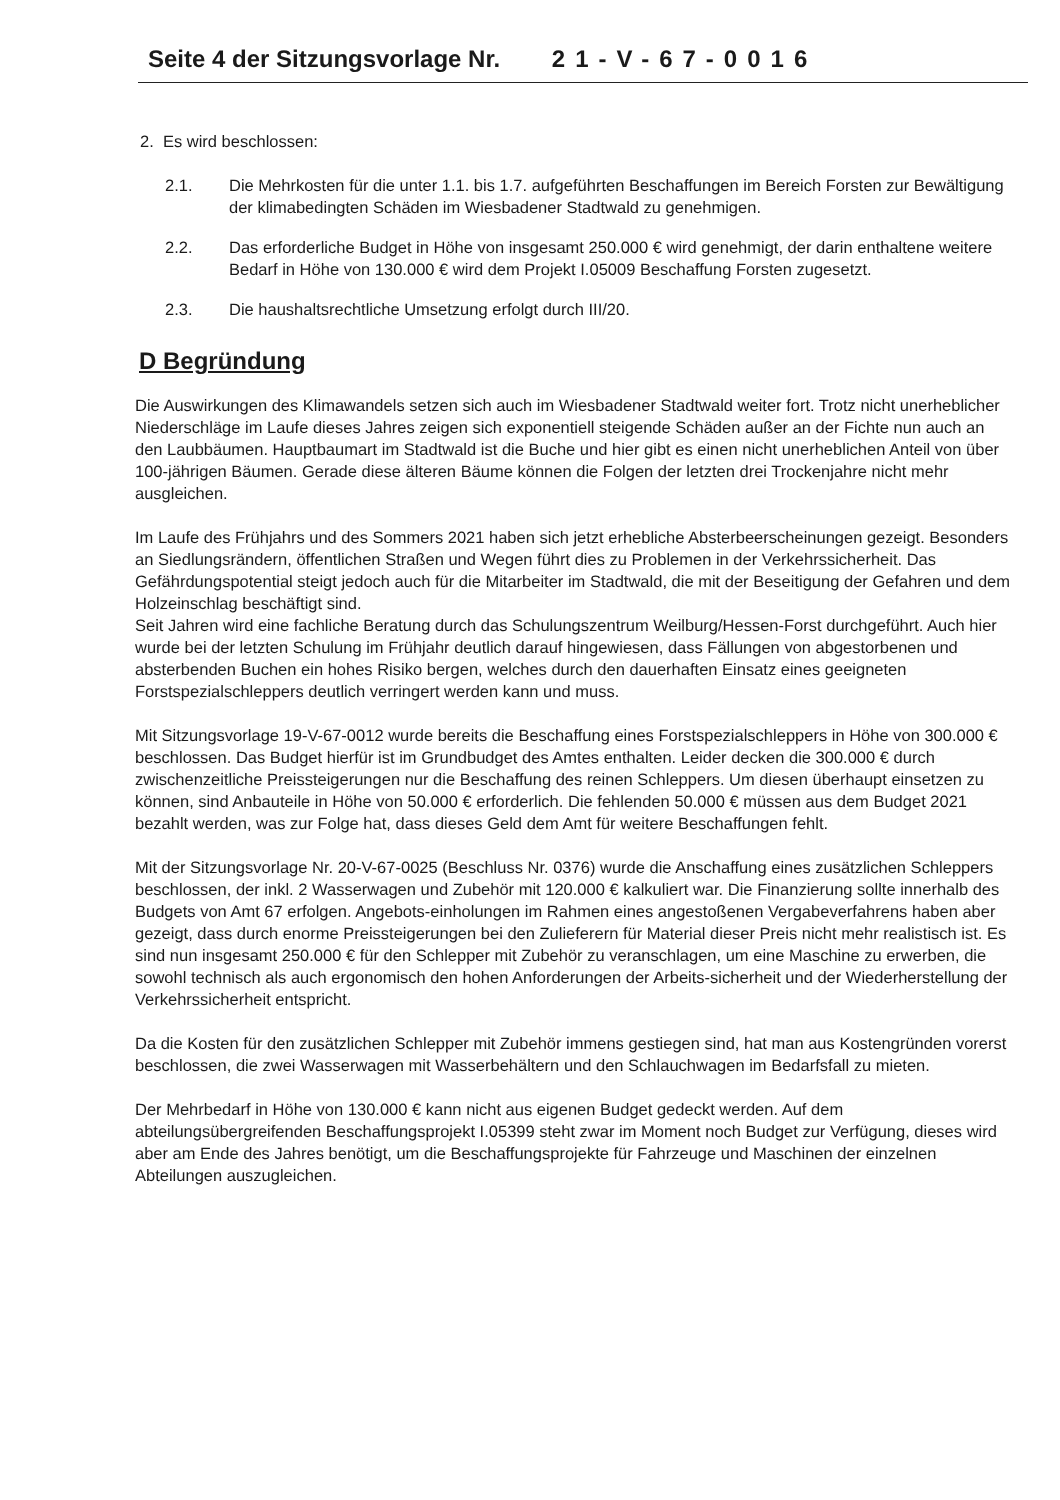Seite 4 der Sitzungsvorlage Nr. 21-V-67-0016
2. Es wird beschlossen:
2.1. Die Mehrkosten für die unter 1.1. bis 1.7. aufgeführten Beschaffungen im Bereich Forsten zur Bewältigung der klimabedingten Schäden im Wiesbadener Stadtwald zu genehmigen.
2.2. Das erforderliche Budget in Höhe von insgesamt 250.000 € wird genehmigt, der darin enthaltene weitere Bedarf in Höhe von 130.000 € wird dem Projekt I.05009 Beschaffung Forsten zugesetzt.
2.3. Die haushaltsrechtliche Umsetzung erfolgt durch III/20.
D Begründung
Die Auswirkungen des Klimawandels setzen sich auch im Wiesbadener Stadtwald weiter fort. Trotz nicht unerheblicher Niederschläge im Laufe dieses Jahres zeigen sich exponentiell steigende Schäden außer an der Fichte nun auch an den Laubbäumen. Hauptbaumart im Stadtwald ist die Buche und hier gibt es einen nicht unerheblichen Anteil von über 100-jährigen Bäumen. Gerade diese älteren Bäume können die Folgen der letzten drei Trockenjahre nicht mehr ausgleichen.
Im Laufe des Frühjahrs und des Sommers 2021 haben sich jetzt erhebliche Absterbeerscheinungen gezeigt. Besonders an Siedlungsrändern, öffentlichen Straßen und Wegen führt dies zu Problemen in der Verkehrssicherheit. Das Gefährdungspotential steigt jedoch auch für die Mitarbeiter im Stadtwald, die mit der Beseitigung der Gefahren und dem Holzeinschlag beschäftigt sind.
Seit Jahren wird eine fachliche Beratung durch das Schulungszentrum Weilburg/Hessen-Forst durchgeführt. Auch hier wurde bei der letzten Schulung im Frühjahr deutlich darauf hingewiesen, dass Fällungen von abgestorbenen und absterbenden Buchen ein hohes Risiko bergen, welches durch den dauerhaften Einsatz eines geeigneten Forstspezialschleppers deutlich verringert werden kann und muss.
Mit Sitzungsvorlage 19-V-67-0012 wurde bereits die Beschaffung eines Forstspezialschleppers in Höhe von 300.000 € beschlossen. Das Budget hierfür ist im Grundbudget des Amtes enthalten. Leider decken die 300.000 € durch zwischenzeitliche Preissteigerungen nur die Beschaffung des reinen Schleppers. Um diesen überhaupt einsetzen zu können, sind Anbauteile in Höhe von 50.000 € erforderlich. Die fehlenden 50.000 € müssen aus dem Budget 2021 bezahlt werden, was zur Folge hat, dass dieses Geld dem Amt für weitere Beschaffungen fehlt.
Mit der Sitzungsvorlage Nr. 20-V-67-0025 (Beschluss Nr. 0376) wurde die Anschaffung eines zusätzlichen Schleppers beschlossen, der inkl. 2 Wasserwagen und Zubehör mit 120.000 € kalkuliert war. Die Finanzierung sollte innerhalb des Budgets von Amt 67 erfolgen. Angebots-einholungen im Rahmen eines angestoßenen Vergabeverfahrens haben aber gezeigt, dass durch enorme Preissteigerungen bei den Zulieferern für Material dieser Preis nicht mehr realistisch ist. Es sind nun insgesamt 250.000 € für den Schlepper mit Zubehör zu veranschlagen, um eine Maschine zu erwerben, die sowohl technisch als auch ergonomisch den hohen Anforderungen der Arbeits-sicherheit und der Wiederherstellung der Verkehrssicherheit entspricht.
Da die Kosten für den zusätzlichen Schlepper mit Zubehör immens gestiegen sind, hat man aus Kostengründen vorerst beschlossen, die zwei Wasserwagen mit Wasserbehältern und den Schlauchwagen im Bedarfsfall zu mieten.
Der Mehrbedarf in Höhe von 130.000 € kann nicht aus eigenen Budget gedeckt werden. Auf dem abteilungsübergreifenden Beschaffungsprojekt I.05399 steht zwar im Moment noch Budget zur Verfügung, dieses wird aber am Ende des Jahres benötigt, um die Beschaffungsprojekte für Fahrzeuge und Maschinen der einzelnen Abteilungen auszugleichen.